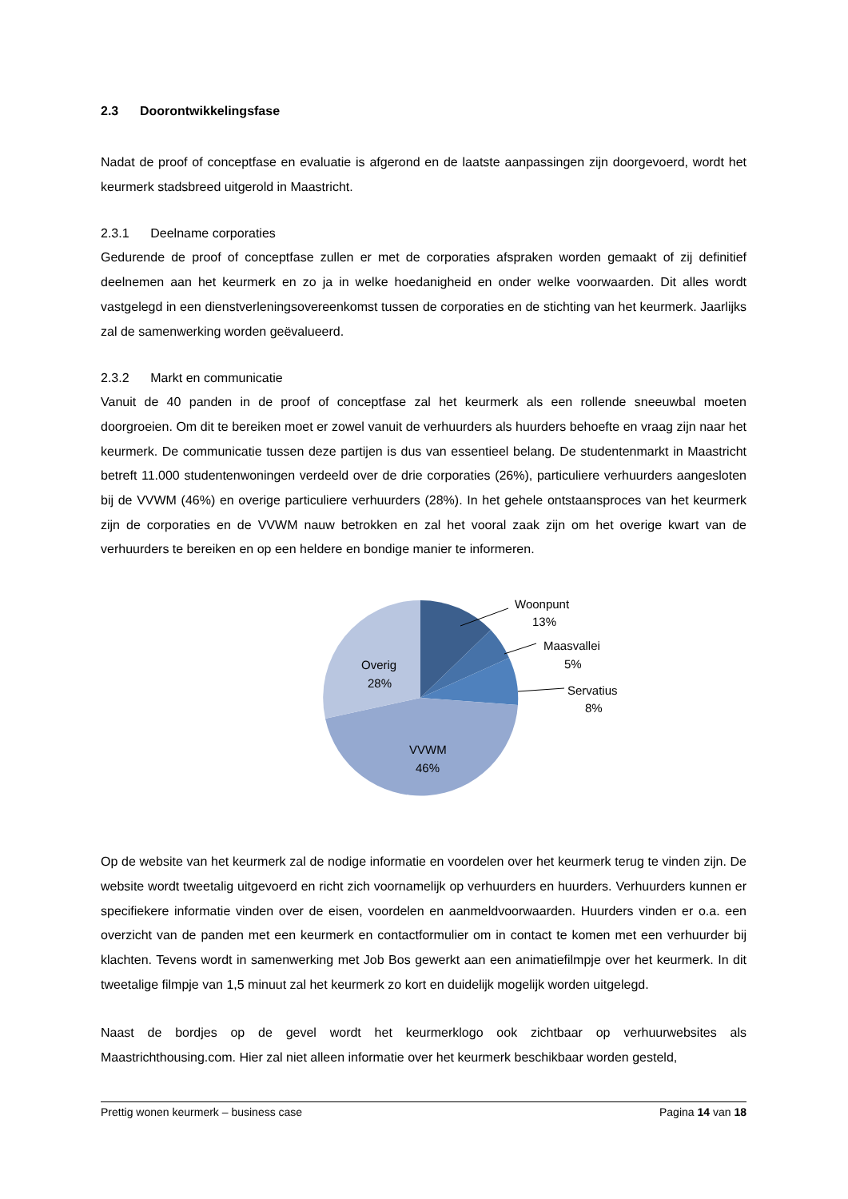2.3 Doorontwikkelingsfase
Nadat de proof of conceptfase en evaluatie is afgerond en de laatste aanpassingen zijn doorgevoerd, wordt het keurmerk stadsbreed uitgerold in Maastricht.
2.3.1 Deelname corporaties
Gedurende de proof of conceptfase zullen er met de corporaties afspraken worden gemaakt of zij definitief deelnemen aan het keurmerk en zo ja in welke hoedanigheid en onder welke voorwaarden. Dit alles wordt vastgelegd in een dienstverleningsovereenkomst tussen de corporaties en de stichting van het keurmerk. Jaarlijks zal de samenwerking worden geëvalueerd.
2.3.2 Markt en communicatie
Vanuit de 40 panden in de proof of conceptfase zal het keurmerk als een rollende sneeuwbal moeten doorgroeien. Om dit te bereiken moet er zowel vanuit de verhuurders als huurders behoefte en vraag zijn naar het keurmerk. De communicatie tussen deze partijen is dus van essentieel belang. De studentenmarkt in Maastricht betreft 11.000 studentenwoningen verdeeld over de drie corporaties (26%), particuliere verhuurders aangesloten bij de VVWM (46%) en overige particuliere verhuurders (28%). In het gehele ontstaansproces van het keurmerk zijn de corporaties en de VVWM nauw betrokken en zal het vooral zaak zijn om het overige kwart van de verhuurders te bereiken en op een heldere en bondige manier te informeren.
Woonpunt
13%
Maasvallei
5%
Servatius
8%
Overig
28%
VVWM
46%
Op de website van het keurmerk zal de nodige informatie en voordelen over het keurmerk terug te vinden zijn. De website wordt tweetalig uitgevoerd en richt zich voornamelijk op verhuurders en huurders. Verhuurders kunnen er specifiekere informatie vinden over de eisen, voordelen en aanmeldvoorwaarden. Huurders vinden er o.a. een overzicht van de panden met een keurmerk en contactformulier om in contact te komen met een verhuurder bij klachten. Tevens wordt in samenwerking met Job Bos gewerkt aan een animatiefilmpje over het keurmerk. In dit tweetalige filmpje van 1,5 minuut zal het keurmerk zo kort en duidelijk mogelijk worden uitgelegd.
Naast de bordjes op de gevel wordt het keurmerklogo ook zichtbaar op verhuurwebsites als Maastrichthousing.com. Hier zal niet alleen informatie over het keurmerk beschikbaar worden gesteld,
Prettig wonen keurmerk – business case Pagina 14 van 18